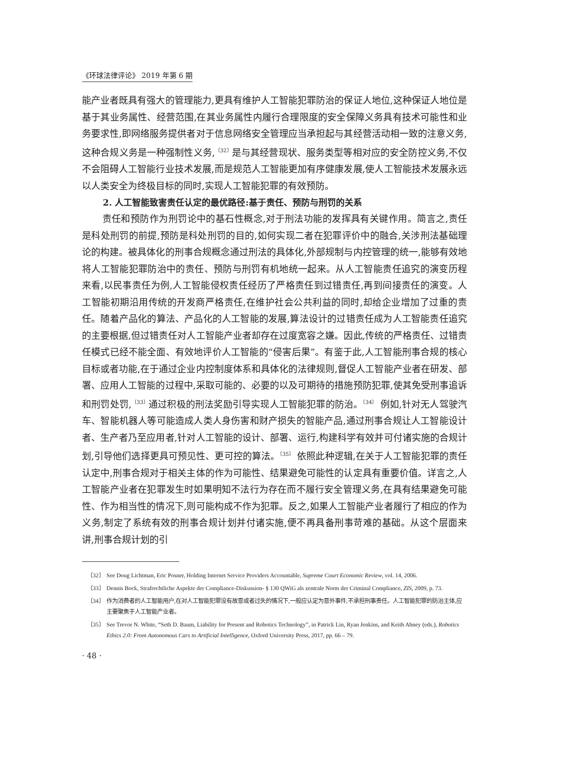《环球法律评论》 2019 年第 6 期
能产业者既具有强大的管理能力,更具有维护人工智能犯罪防治的保证人地位,这种保证人地位是基于其业务属性、经营范围,在其业务属性内履行合理限度的安全保障义务具有技术可能性和业务要求性,即网络服务提供者对于信息网络安全管理应当承担起与其经营活动相一致的注意义务,这种合规义务是一种强制性义务,<sup>〔32〕</sup>是与其经营现状、服务类型等相对应的安全防控义务,不仅不会阻碍人工智能行业技术发展,而是规范人工智能更加有序健康发展,使人工智能技术发展永远以人类安全为终极目标的同时,实现人工智能犯罪的有效预防。
2. 人工智能致害责任认定的最优路径:基于责任、预防与刑罚的关系
责任和预防作为刑罚论中的基石性概念,对于刑法功能的发挥具有关键作用。简言之,责任是科处刑罚的前提,预防是科处刑罚的目的,如何实现二者在犯罪评价中的融合,关涉刑法基础理论的构建。被具体化的刑事合规概念通过刑法的具体化,外部规制与内控管理的统一,能够有效地将人工智能犯罪防治中的责任、预防与刑罚有机地统一起来。从人工智能责任追究的演变历程来看,以民事责任为例,人工智能侵权责任经历了严格责任到过错责任,再到间接责任的演变。人工智能初期沿用传统的开发商严格责任,在维护社会公共利益的同时,却给企业增加了过重的责任。随着产品化的算法、产品化的人工智能的发展,算法设计的过错责任成为人工智能责任追究的主要根据,但过错责任对人工智能产业者却存在过度宽容之嫌。因此,传统的严格责任、过错责任模式已经不能全面、有效地评价人工智能的“侵害后果”。有鉴于此,人工智能刑事合规的核心目标或者功能,在于通过企业内控制度体系和具体化的法律规则,督促人工智能产业者在研发、部署、应用人工智能的过程中,采取可能的、必要的以及可期待的措施预防犯罪,使其免受刑事追诉和刑罚处罚,<sup>〔33〕</sup>通过积极的刑法奖励引导实现人工智能犯罪的防治。<sup>〔34〕</sup> 例如,针对无人驾驶汽车、智能机器人等可能造成人类人身伤害和财产损失的智能产品,通过刑事合规让人工智能设计者、生产者乃至应用者,针对人工智能的设计、部署、运行,构建科学有效并可付诸实施的合规计划,引导他们选择更具可预见性、更可控的算法。<sup>〔35〕</sup> 依照此种逻辑,在关于人工智能犯罪的责任认定中,刑事合规对于相关主体的作为可能性、结果避免可能性的认定具有重要价值。详言之,人工智能产业者在犯罪发生时如果明知不法行为存在而不履行安全管理义务,在具有结果避免可能性、作为相当性的情况下,则可能构成不作为犯罪。反之,如果人工智能产业者履行了相应的作为义务,制定了系统有效的刑事合规计划并付诸实施,便不再具备刑事苛难的基础。从这个层面来讲,刑事合规计划的引
〔32〕 See Doug Lichtman, Eric Posner, Holding Internet Service Providers Accountable, Supreme Court Economic Review, vol. 14, 2006.
〔33〕 Dennis Bock, Strafrechtliche Aspekte der Compliance-Diskussion- § 130 QWiG als zentrale Norm der Criminal Compliance, ZIS, 2009, p. 73.
〔34〕 作为消费者的人工智能用户,在对人工智能犯罪没有故意或者过失的情况下,一般应认定为意外事件,不承担刑事责任。人工智能犯罪的防治主体,应主要聚焦于人工智能产业者。
〔35〕 See Trevor N. White, “Seth D. Baum, Liability for Present and Robotics Technology”, in Patrick Lin, Ryan Jenkins, and Keith Abney (eds.), Robotics Ethics 2.0: From Autonomous Cars to Artificial Intelligence, Oxford University Press, 2017, pp. 66 – 79.
· 48 ·